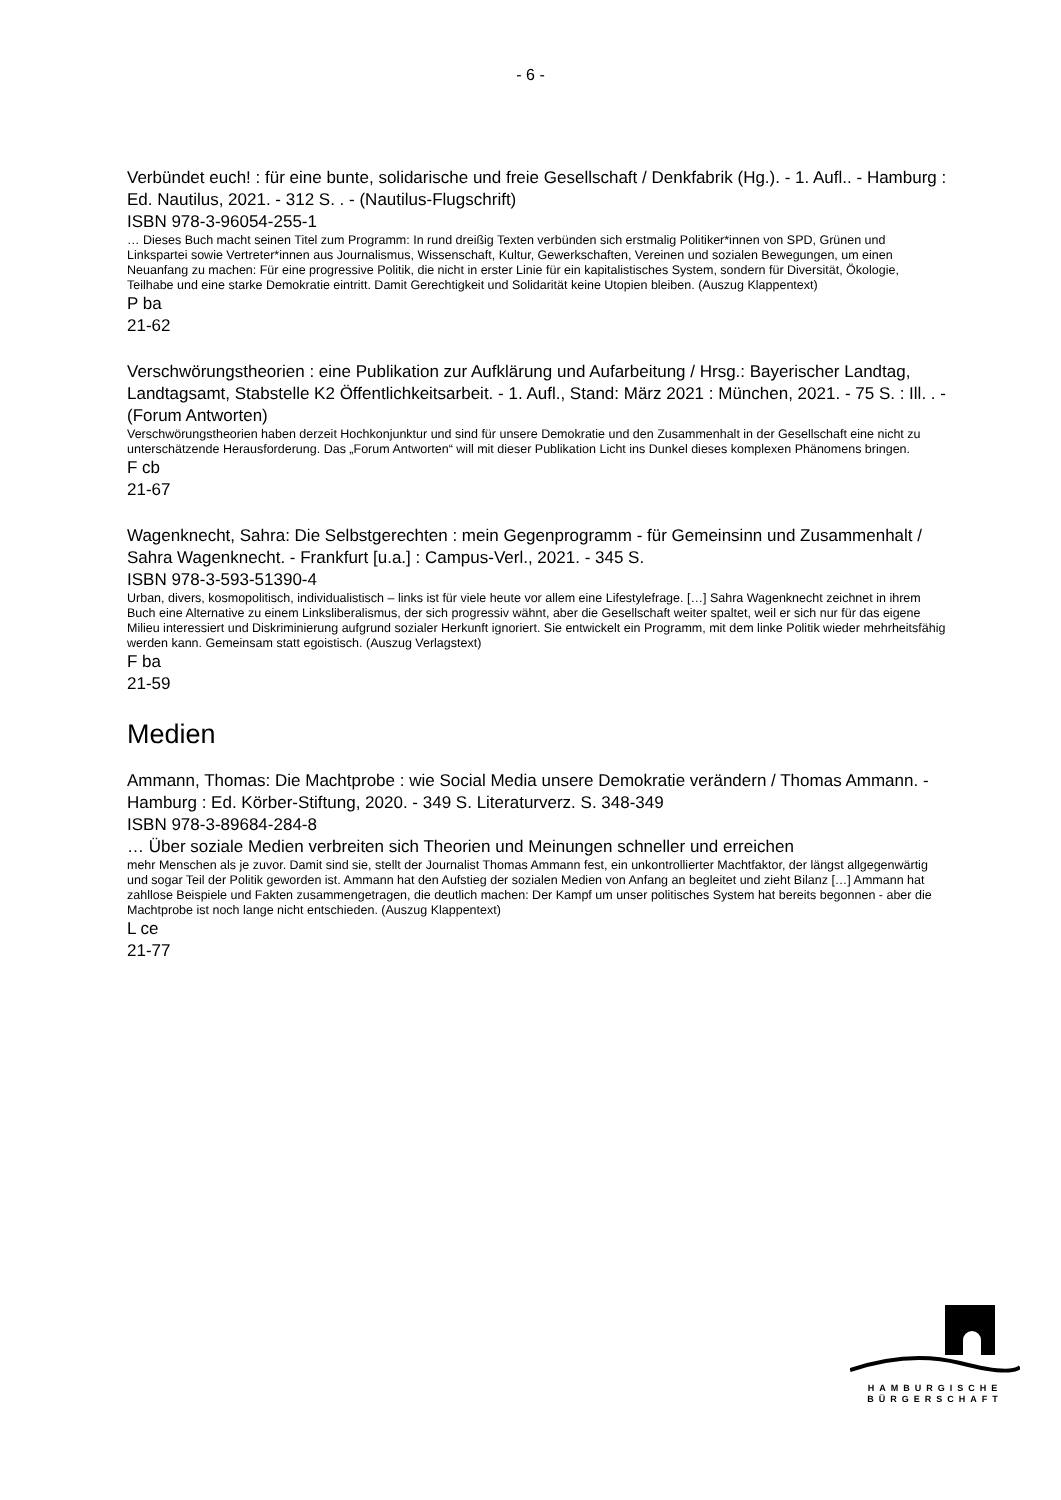- 6 -
Verbündet euch! : für eine bunte, solidarische und freie Gesellschaft / Denkfabrik (Hg.). - 1. Aufl.. - Hamburg : Ed. Nautilus, 2021. - 312 S. . - (Nautilus-Flugschrift)
ISBN 978-3-96054-255-1
… Dieses Buch macht seinen Titel zum Programm: In rund dreißig Texten verbünden sich erstmalig Politiker*innen von SPD, Grünen und Linkspartei sowie Vertreter*innen aus Journalismus, Wissenschaft, Kultur, Gewerkschaften, Vereinen und sozialen Bewegungen, um einen Neuanfang zu machen: Für eine progressive Politik, die nicht in erster Linie für ein kapitalistisches System, sondern für Diversität, Ökologie, Teilhabe und eine starke Demokratie eintritt. Damit Gerechtigkeit und Solidarität keine Utopien bleiben. (Auszug Klappentext)
P ba
21-62
Verschwörungstheorien : eine Publikation zur Aufklärung und Aufarbeitung / Hrsg.: Bayerischer Landtag, Landtagsamt, Stabstelle K2 Öffentlichkeitsarbeit. - 1. Aufl., Stand: März 2021 : München, 2021. - 75 S. : Ill. . - (Forum Antworten)
Verschwörungstheorien haben derzeit Hochkonjunktur und sind für unsere Demokratie und den Zusammenhalt in der Gesellschaft eine nicht zu unterschätzende Herausforderung. Das „Forum Antworten“ will mit dieser Publikation Licht ins Dunkel dieses komplexen Phänomens bringen.
F cb
21-67
Wagenknecht, Sahra: Die Selbstgerechten : mein Gegenprogramm - für Gemeinsinn und Zusammenhalt / Sahra Wagenknecht. - Frankfurt [u.a.] : Campus-Verl., 2021. - 345 S.
ISBN 978-3-593-51390-4
Urban, divers, kosmopolitisch, individualistisch – links ist für viele heute vor allem eine Lifestylefrage. […] Sahra Wagenknecht zeichnet in ihrem Buch eine Alternative zu einem Linksliberalismus, der sich progressiv wähnt, aber die Gesellschaft weiter spaltet, weil er sich nur für das eigene Milieu interessiert und Diskriminierung aufgrund sozialer Herkunft ignoriert. Sie entwickelt ein Programm, mit dem linke Politik wieder mehrheitsfähig werden kann. Gemeinsam statt egoistisch. (Auszug Verlagstext)
F ba
21-59
Medien
Ammann, Thomas: Die Machtprobe : wie Social Media unsere Demokratie verändern / Thomas Ammann. - Hamburg : Ed. Körber-Stiftung, 2020. - 349 S. Literaturverz. S. 348-349
ISBN 978-3-89684-284-8
… Über soziale Medien verbreiten sich Theorien und Meinungen schneller und erreichen
mehr Menschen als je zuvor. Damit sind sie, stellt der Journalist Thomas Ammann fest, ein unkontrollierter Machtfaktor, der längst allgegenwärtig und sogar Teil der Politik geworden ist. Ammann hat den Aufstieg der sozialen Medien von Anfang an begleitet und zieht Bilanz […] Ammann hat zahllose Beispiele und Fakten zusammengetragen, die deutlich machen: Der Kampf um unser politisches System hat bereits begonnen - aber die Machtprobe ist noch lange nicht entschieden. (Auszug Klappentext)
L ce
21-77
HAMBURGISCHE
BÜRGERSCHAFT